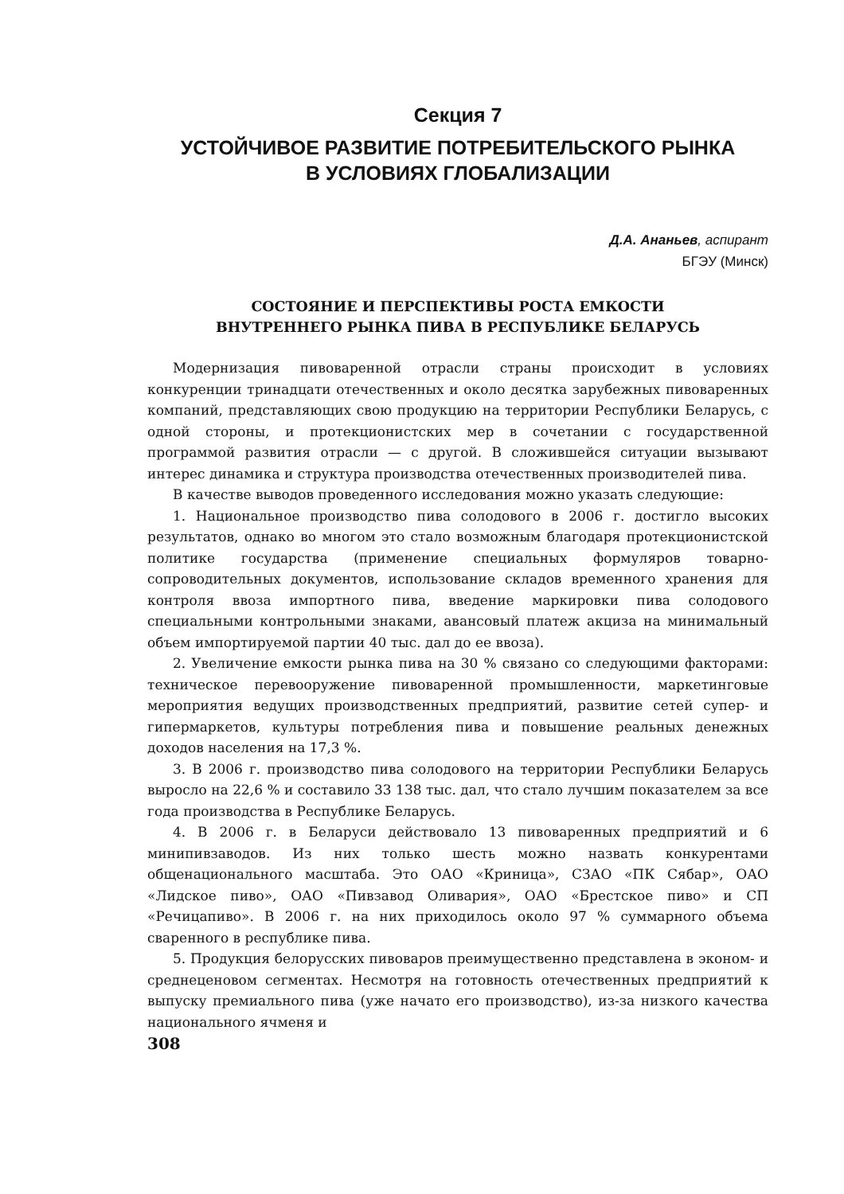Секция 7
УСТОЙЧИВОЕ РАЗВИТИЕ ПОТРЕБИТЕЛЬСКОГО РЫНКА
В УСЛОВИЯХ ГЛОБАЛИЗАЦИИ
Д.А. Ананьев, аспирант
БГЭУ (Минск)
СОСТОЯНИЕ И ПЕРСПЕКТИВЫ РОСТА ЕМКОСТИ
ВНУТРЕННЕГО РЫНКА ПИВА В РЕСПУБЛИКЕ БЕЛАРУСЬ
Модернизация пивоваренной отрасли страны происходит в условиях конкуренции тринадцати отечественных и около десятка зарубежных пивоваренных компаний, представляющих свою продукцию на территории Республики Беларусь, с одной стороны, и протекционистских мер в сочетании с государственной программой развития отрасли — с другой. В сложившейся ситуации вызывают интерес динамика и структура производства отечественных производителей пива.
В качестве выводов проведенного исследования можно указать следующие:
1. Национальное производство пива солодового в 2006 г. достигло высоких результатов, однако во многом это стало возможным благодаря протекционистской политике государства (применение специальных формуляров товарно-сопроводительных документов, использование складов временного хранения для контроля ввоза импортного пива, введение маркировки пива солодового специальными контрольными знаками, авансовый платеж акциза на минимальный объем импортируемой партии 40 тыс. дал до ее ввоза).
2. Увеличение емкости рынка пива на 30 % связано со следующими факторами: техническое перевооружение пивоваренной промышленности, маркетинговые мероприятия ведущих производственных предприятий, развитие сетей супер- и гипермаркетов, культуры потребления пива и повышение реальных денежных доходов населения на 17,3 %.
3. В 2006 г. производство пива солодового на территории Республики Беларусь выросло на 22,6 % и составило 33 138 тыс. дал, что стало лучшим показателем за все года производства в Республике Беларусь.
4. В 2006 г. в Беларуси действовало 13 пивоваренных предприятий и 6 минипивзаводов. Из них только шесть можно назвать конкурентами общенационального масштаба. Это ОАО «Криница», СЗАО «ПК Сябар», ОАО «Лидское пиво», ОАО «Пивзавод Оливария», ОАО «Брестское пиво» и СП «Речицапиво». В 2006 г. на них приходилось около 97 % суммарного объема сваренного в республике пива.
5. Продукция белорусских пивоваров преимущественно представлена в эконом- и среднеценовом сегментах. Несмотря на готовность отечественных предприятий к выпуску премиального пива (уже начато его производство), из-за низкого качества национального ячменя и
308